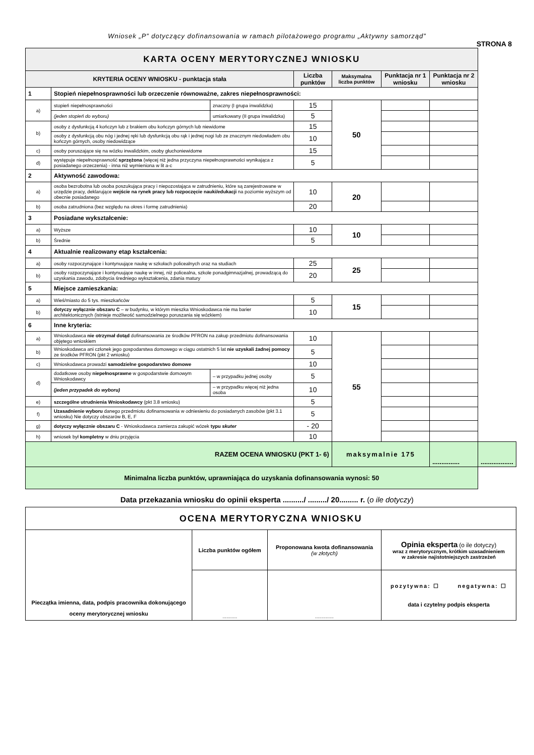Wniosek „P” dotyczący dofinansowania w ramach pilotażowego programu „Aktywny samorząd”
STRONA 8
| KARTA OCENY MERYTORYCZNEJ WNIOSKU | | | | | | | |
| KRYTERIA OCENY WNIOSKU - punktacja stała | | | Liczba punktów | Maksymalna liczba punktów | Punktacja nr 1 wniosku | Punktacja nr 2 wniosku | |
| 1 | Stopień niepełnosprawności lub orzeczenie równoważne, zakres niepełnosprawności: | | | | | | |
| a) | stopień niepełnosprawności | znaczny (I grupa inwalidzka) | 15 | 50 | | | |
| | (jeden stopień do wyboru) | umiarkowany (II grupa inwalidzka) | 5 | | | | |
| b) | osoby z dysfunkcją 4 kończyn lub z brakiem obu kończyn górnych lub niewidome | | 15 | | | | |
| | osoby z dysfunkcją obu nóg i jednej ręki lub dysfunkcją obu rąk i jednej nogi lub ze znacznym niedowładem obu kończyn górnych, osoby niedowidzące | | 10 | | | | |
| c) | osoby poruszające się na wózku inwalidzkim, osoby głuchoniewidome | | 15 | | | | |
| d) | występuje niepełnosprawność sprzężona (więcej niż jedna przyczyna niepełnosprawności wynikająca z posiadanego orzeczenia) - inna niż wymieniona w lit a-c | | 5 | | | | |
| 2 | Aktywność zawodowa: | | | | | | |
| a) | osoba bezrobotna lub osoba poszukująca pracy i niepozostająca w zatrudnieniu, które są zarejestrowane w urzędzie pracy, deklarujące wejście na rynek pracy lub rozpoczęcie nauki/edukacji na poziomie wyższym od obecnie posiadanego | | 10 | 20 | | | |
| b) | osoba zatrudniona (bez względu na okres i formę zatrudnienia) | | 20 | | | | |
| 3 | Posiadane wykształcenie: | | | | | | |
| a) | Wyższe | | 10 | 10 | | | |
| b) | Średnie | | 5 | | | | |
| 4 | Aktualnie realizowany etap kształcenia: | | | | | | |
| a) | osoby rozpoczynające i kontynuujące naukę w szkołach policealnych oraz na studiach | | 25 | 25 | | | |
| b) | osoby rozpoczynające i kontynuujące naukę w innej, niż policealna, szkole ponadgimnazjalnej, prowadzącą do uzyskania zawodu, zdobycia średniego wykształcenia, zdania matury | | 20 | | | | |
| 5 | Miejsce zamieszkania: | | | | | | |
| a) | Wieś/miasto do 5 tys. mieszkańców | | 5 | 15 | | | |
| b) | dotyczy wyłącznie obszaru C – w budynku, w którym mieszka Wnioskodawca nie ma barier architektonicznych (istnieje możliwość samodzielnego poruszania się wózkiem) | | 10 | | | | |
| 6 | Inne kryteria: | | | | | | |
| a) | Wnioskodawca nie otrzymał dotąd dofinansowania ze środków PFRON na zakup przedmiotu dofinansowania objętego wnioskiem | | 10 | 55 | | | |
| b) | Wnioskodawca ani członek jego gospodarstwa domowego w ciągu ostatnich 5 lat nie uzyskali żadnej pomocy ze środków PFRON (pkt 2 wniosku) | | 5 | | | | |
| c) | Wnioskodawca prowadzi samodzielne gospodarstwo domowe | | 10 | | | | |
| d) | dodatkowe osoby niepełnosprawne w gospodarstwie domowym Wnioskodawcy | – w przypadku jednej osoby | 5 | | | | |
| | (jeden przypadek do wyboru) | – w przypadku więcej niż jedna osoba | 10 | | | | |
| e) | szczególne utrudnienia Wnioskodawcy (pkt 3.8 wniosku) | | 5 | | | | |
| f) | Uzasadnienie wyboru danego przedmiotu dofinansowania w odniesieniu do posiadanych zasobów (pkt 3.1 wniosku) Nie dotyczy obszarów B, E, F | | 5 | | | | |
| g) | dotyczy wyłącznie obszaru C - Wnioskodawca zamierza zakupić wózek typu skuter | | - 20 | | | | |
| h) | wniosek był kompletny w dniu przyjęcia | | 10 | | | | |
| RAZEM OCENA WNIOSKU (PKT 1- 6) | | | | maksymalnie 175 | | ............... | .................. |
| Minimalna liczba punktów, uprawniająca do uzyskania dofinansowania wynosi: 50 | | | | | | | |
Data przekazania wniosku do opinii eksperta ........../ ........./ 20......... r. (o ile dotyczy)
| OCENA MERYTORYCZNA WNIOSKU | | | |
| Pieczątka imienna, data, podpis pracownika dokonującego oceny merytorycznej wniosku | Liczba punktów ogółem | Proponowana kwota dofinansowania (w złotych) | Opinia eksperta (o ile dotyczy) wraz z merytorycznym, krótkim uzasadnieniem w zakresie najistotniejszych zastrzeżeń |
| | ........... | .............. | pozytywna: ☐ negatywna: ☐ data i czytelny podpis eksperta |